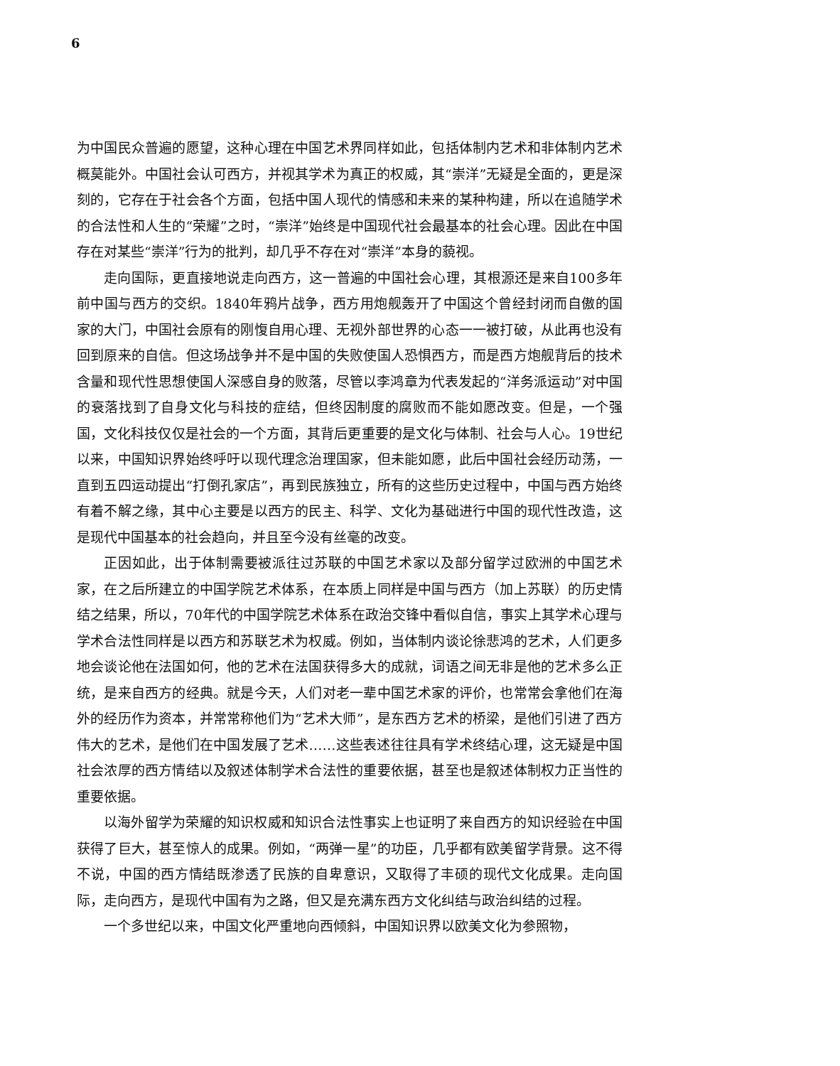6
为中国民众普遍的愿望，这种心理在中国艺术界同样如此，包括体制内艺术和非体制内艺术概莫能外。中国社会认可西方，并视其学术为真正的权威，其“崇洋”无疑是全面的，更是深刻的，它存在于社会各个方面，包括中国人现代的情感和未来的某种构建，所以在追随学术的合法性和人生的“荣耀”之时，“崇洋”始终是中国现代社会最基本的社会心理。因此在中国存在对某些“崇洋”行为的批判，却几乎不存在对“崇洋”本身的藐视。
走向国际，更直接地说走向西方，这一普遍的中国社会心理，其根源还是来自100多年前中国与西方的交织。1840年鸦片战争，西方用炮舰轰开了中国这个曾经封闭而自傲的国家的大门，中国社会原有的刚愎自用心理、无视外部世界的心态一一被打破，从此再也没有回到原来的自信。但这场战争并不是中国的失败使国人恐惧西方，而是西方炮舰背后的技术含量和现代性思想使国人深感自身的败落，尽管以李鸿章为代表发起的“洋务派运动”对中国的衰落找到了自身文化与科技的症结，但终因制度的腐败而不能如愿改变。但是，一个强国，文化科技仅仅是社会的一个方面，其背后更重要的是文化与体制、社会与人心。19世纪以来，中国知识界始终呼吁以现代理念治理国家，但未能如愿，此后中国社会经历动荡，一直到五四运动提出“打倒孔家店”，再到民族独立，所有的这些历史过程中，中国与西方始终有着不解之缘，其中心主要是以西方的民主、科学、文化为基础进行中国的现代性改造，这是现代中国基本的社会趋向，并且至今没有丝毫的改变。
正因如此，出于体制需要被派往过苏联的中国艺术家以及部分留学过欧洲的中国艺术家，在之后所建立的中国学院艺术体系，在本质上同样是中国与西方（加上苏联）的历史情结之结果，所以，70年代的中国学院艺术体系在政治交锋中看似自信，事实上其学术心理与学术合法性同样是以西方和苏联艺术为权威。例如，当体制内谈论徐悲鸿的艺术，人们更多地会谈论他在法国如何，他的艺术在法国获得多大的成就，词语之间无非是他的艺术多么正统，是来自西方的经典。就是今天，人们对老一辈中国艺术家的评价，也常常会拿他们在海外的经历作为资本，并常常称他们为“艺术大师”，是东西方艺术的桥梁，是他们引进了西方伟大的艺术，是他们在中国发展了艺术……这些表述往往具有学术终结心理，这无疑是中国社会浓厚的西方情结以及叙述体制学术合法性的重要依据，甚至也是叙述体制权力正当性的重要依据。
以海外留学为荣耀的知识权威和知识合法性事实上也证明了来自西方的知识经验在中国获得了巨大，甚至惊人的成果。例如，“两弹一星”的功臣，几乎都有欧美留学背景。这不得不说，中国的西方情结既渗透了民族的自卑意识，又取得了丰硕的现代文化成果。走向国际，走向西方，是现代中国有为之路，但又是充满东西方文化纠结与政治纠结的过程。
一个多世纪以来，中国文化严重地向西倾斜，中国知识界以欧美文化为参照物，